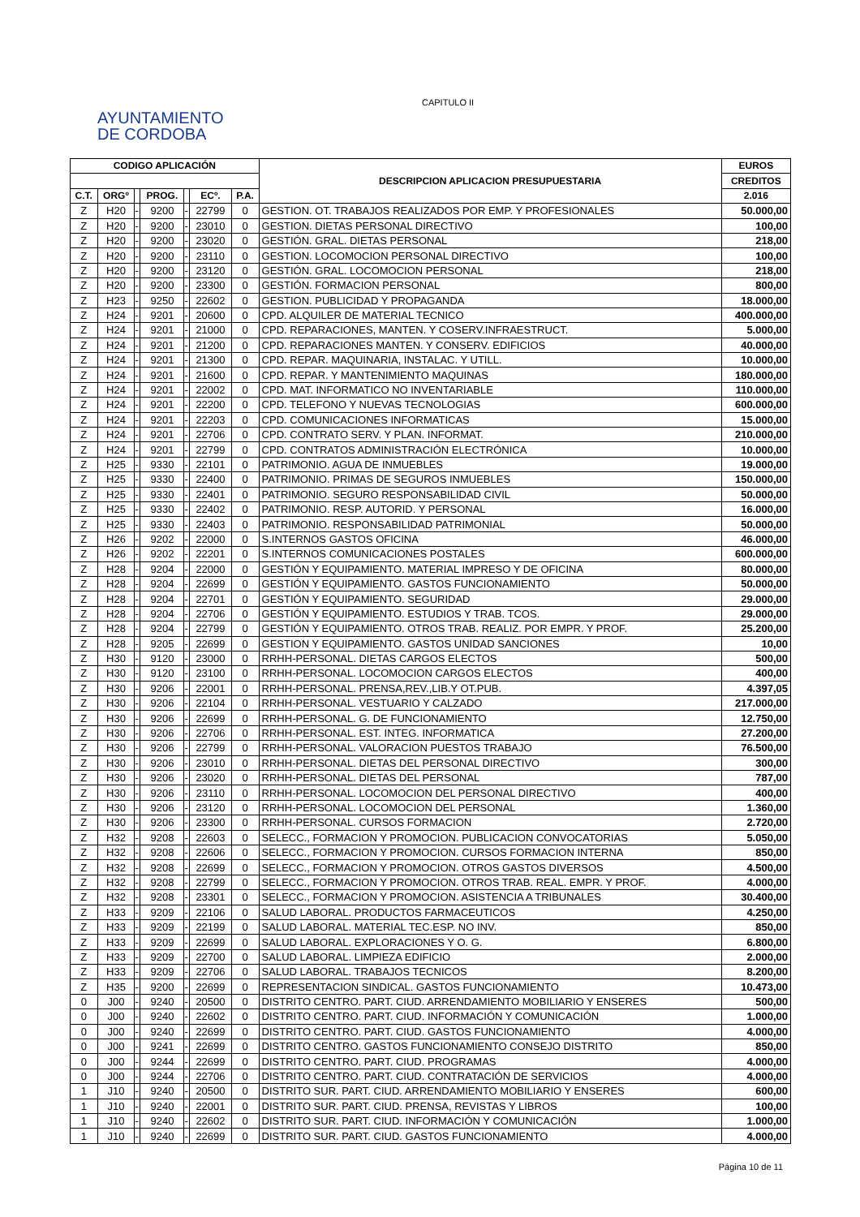AYUNTAMIENTO
DE CORDOBA
CAPITULO II
| CODIGO APLICACIÓN | | | | | | | DESCRIPCION APLICACION PRESUPUESTARIA | EUROS |
| --- | --- | --- | --- | --- | --- | --- | --- | --- |
| | | | | | | | | CREDITOS |
| C.T. | ORGº | | PROG. | | ECº. | P.A. | | 2.016 |
| Z | H20 | - | 9200 | - | 22799 | 0 | GESTION. OT. TRABAJOS REALIZADOS POR EMP. Y PROFESIONALES | 50.000,00 |
| Z | H20 | - | 9200 | - | 23010 | 0 | GESTION. DIETAS PERSONAL DIRECTIVO | 100,00 |
| Z | H20 | - | 9200 | - | 23020 | 0 | GESTIÓN. GRAL. DIETAS PERSONAL | 218,00 |
| Z | H20 | - | 9200 | - | 23110 | 0 | GESTION. LOCOMOCION PERSONAL DIRECTIVO | 100,00 |
| Z | H20 | - | 9200 | - | 23120 | 0 | GESTIÓN. GRAL. LOCOMOCION PERSONAL | 218,00 |
| Z | H20 | - | 9200 | - | 23300 | 0 | GESTIÓN. FORMACION PERSONAL | 800,00 |
| Z | H23 | - | 9250 | - | 22602 | 0 | GESTION. PUBLICIDAD Y PROPAGANDA | 18.000,00 |
| Z | H24 | - | 9201 | - | 20600 | 0 | CPD. ALQUILER DE MATERIAL TECNICO | 400.000,00 |
| Z | H24 | - | 9201 | - | 21000 | 0 | CPD. REPARACIONES, MANTEN. Y COSERV.INFRAESTRUCT. | 5.000,00 |
| Z | H24 | - | 9201 | - | 21200 | 0 | CPD. REPARACIONES MANTEN. Y CONSERV. EDIFICIOS | 40.000,00 |
| Z | H24 | - | 9201 | - | 21300 | 0 | CPD. REPAR. MAQUINARIA, INSTALAC. Y UTILL. | 10.000,00 |
| Z | H24 | - | 9201 | - | 21600 | 0 | CPD. REPAR. Y MANTENIMIENTO MAQUINAS | 180.000,00 |
| Z | H24 | - | 9201 | - | 22002 | 0 | CPD. MAT. INFORMATICO NO INVENTARIABLE | 110.000,00 |
| Z | H24 | - | 9201 | - | 22200 | 0 | CPD. TELEFONO Y NUEVAS TECNOLOGIAS | 600.000,00 |
| Z | H24 | - | 9201 | - | 22203 | 0 | CPD. COMUNICACIONES INFORMATICAS | 15.000,00 |
| Z | H24 | - | 9201 | - | 22706 | 0 | CPD. CONTRATO SERV. Y PLAN. INFORMAT. | 210.000,00 |
| Z | H24 | - | 9201 | - | 22799 | 0 | CPD. CONTRATOS ADMINISTRACIÓN ELECTRÓNICA | 10.000,00 |
| Z | H25 | - | 9330 | - | 22101 | 0 | PATRIMONIO. AGUA DE INMUEBLES | 19.000,00 |
| Z | H25 | - | 9330 | - | 22400 | 0 | PATRIMONIO. PRIMAS DE SEGUROS INMUEBLES | 150.000,00 |
| Z | H25 | - | 9330 | - | 22401 | 0 | PATRIMONIO. SEGURO RESPONSABILIDAD CIVIL | 50.000,00 |
| Z | H25 | - | 9330 | - | 22402 | 0 | PATRIMONIO. RESP. AUTORID. Y PERSONAL | 16.000,00 |
| Z | H25 | - | 9330 | - | 22403 | 0 | PATRIMONIO. RESPONSABILIDAD PATRIMONIAL | 50.000,00 |
| Z | H26 | - | 9202 | - | 22000 | 0 | S.INTERNOS GASTOS OFICINA | 46.000,00 |
| Z | H26 | - | 9202 | - | 22201 | 0 | S.INTERNOS COMUNICACIONES POSTALES | 600.000,00 |
| Z | H28 | - | 9204 | - | 22000 | 0 | GESTIÓN Y EQUIPAMIENTO. MATERIAL IMPRESO Y DE OFICINA | 80.000,00 |
| Z | H28 | - | 9204 | - | 22699 | 0 | GESTIÓN Y EQUIPAMIENTO. GASTOS FUNCIONAMIENTO | 50.000,00 |
| Z | H28 | - | 9204 | - | 22701 | 0 | GESTIÓN Y EQUIPAMIENTO. SEGURIDAD | 29.000,00 |
| Z | H28 | - | 9204 | - | 22706 | 0 | GESTIÓN Y EQUIPAMIENTO. ESTUDIOS Y TRAB. TCOS. | 29.000,00 |
| Z | H28 | - | 9204 | - | 22799 | 0 | GESTIÓN Y EQUIPAMIENTO. OTROS TRAB. REALIZ. POR EMPR. Y PROF. | 25.200,00 |
| Z | H28 | - | 9205 | - | 22699 | 0 | GESTION Y EQUIPAMIENTO. GASTOS UNIDAD SANCIONES | 10,00 |
| Z | H30 | - | 9120 | - | 23000 | 0 | RRHH-PERSONAL. DIETAS CARGOS ELECTOS | 500,00 |
| Z | H30 | - | 9120 | - | 23100 | 0 | RRHH-PERSONAL. LOCOMOCION CARGOS ELECTOS | 400,00 |
| Z | H30 | - | 9206 | - | 22001 | 0 | RRHH-PERSONAL. PRENSA,REV.,LIB.Y OT.PUB. | 4.397,05 |
| Z | H30 | - | 9206 | - | 22104 | 0 | RRHH-PERSONAL. VESTUARIO Y CALZADO | 217.000,00 |
| Z | H30 | - | 9206 | - | 22699 | 0 | RRHH-PERSONAL. G. DE FUNCIONAMIENTO | 12.750,00 |
| Z | H30 | - | 9206 | - | 22706 | 0 | RRHH-PERSONAL. EST. INTEG. INFORMATICA | 27.200,00 |
| Z | H30 | - | 9206 | - | 22799 | 0 | RRHH-PERSONAL. VALORACION PUESTOS TRABAJO | 76.500,00 |
| Z | H30 | - | 9206 | - | 23010 | 0 | RRHH-PERSONAL. DIETAS DEL PERSONAL DIRECTIVO | 300,00 |
| Z | H30 | - | 9206 | - | 23020 | 0 | RRHH-PERSONAL. DIETAS DEL PERSONAL | 787,00 |
| Z | H30 | - | 9206 | - | 23110 | 0 | RRHH-PERSONAL. LOCOMOCION DEL PERSONAL DIRECTIVO | 400,00 |
| Z | H30 | - | 9206 | - | 23120 | 0 | RRHH-PERSONAL. LOCOMOCION DEL PERSONAL | 1.360,00 |
| Z | H30 | - | 9206 | - | 23300 | 0 | RRHH-PERSONAL. CURSOS FORMACION | 2.720,00 |
| Z | H32 | - | 9208 | - | 22603 | 0 | SELECC., FORMACION Y PROMOCION. PUBLICACION CONVOCATORIAS | 5.050,00 |
| Z | H32 | - | 9208 | - | 22606 | 0 | SELECC., FORMACION Y PROMOCION. CURSOS FORMACION INTERNA | 850,00 |
| Z | H32 | - | 9208 | - | 22699 | 0 | SELECC., FORMACION Y PROMOCION. OTROS GASTOS DIVERSOS | 4.500,00 |
| Z | H32 | - | 9208 | - | 22799 | 0 | SELECC., FORMACION Y PROMOCION. OTROS TRAB. REAL. EMPR. Y PROF. | 4.000,00 |
| Z | H32 | - | 9208 | - | 23301 | 0 | SELECC., FORMACION Y PROMOCION. ASISTENCIA A TRIBUNALES | 30.400,00 |
| Z | H33 | - | 9209 | - | 22106 | 0 | SALUD LABORAL. PRODUCTOS FARMACEUTICOS | 4.250,00 |
| Z | H33 | - | 9209 | - | 22199 | 0 | SALUD LABORAL. MATERIAL TEC.ESP. NO INV. | 850,00 |
| Z | H33 | - | 9209 | - | 22699 | 0 | SALUD LABORAL. EXPLORACIONES Y O. G. | 6.800,00 |
| Z | H33 | - | 9209 | - | 22700 | 0 | SALUD LABORAL. LIMPIEZA EDIFICIO | 2.000,00 |
| Z | H33 | - | 9209 | - | 22706 | 0 | SALUD LABORAL. TRABAJOS TECNICOS | 8.200,00 |
| Z | H35 | - | 9200 | - | 22699 | 0 | REPRESENTACION SINDICAL. GASTOS FUNCIONAMIENTO | 10.473,00 |
| 0 | J00 | - | 9240 | - | 20500 | 0 | DISTRITO CENTRO. PART. CIUD. ARRENDAMIENTO MOBILIARIO Y ENSERES | 500,00 |
| 0 | J00 | - | 9240 | - | 22602 | 0 | DISTRITO CENTRO. PART. CIUD. INFORMACIÓN Y COMUNICACIÓN | 1.000,00 |
| 0 | J00 | - | 9240 | - | 22699 | 0 | DISTRITO CENTRO. PART. CIUD. GASTOS FUNCIONAMIENTO | 4.000,00 |
| 0 | J00 | - | 9241 | - | 22699 | 0 | DISTRITO CENTRO. GASTOS FUNCIONAMIENTO CONSEJO DISTRITO | 850,00 |
| 0 | J00 | - | 9244 | - | 22699 | 0 | DISTRITO CENTRO. PART. CIUD. PROGRAMAS | 4.000,00 |
| 0 | J00 | - | 9244 | - | 22706 | 0 | DISTRITO CENTRO. PART. CIUD. CONTRATACIÓN DE SERVICIOS | 4.000,00 |
| 1 | J10 | - | 9240 | - | 20500 | 0 | DISTRITO SUR. PART. CIUD. ARRENDAMIENTO MOBILIARIO Y ENSERES | 600,00 |
| 1 | J10 | - | 9240 | - | 22001 | 0 | DISTRITO SUR. PART. CIUD. PRENSA, REVISTAS Y LIBROS | 100,00 |
| 1 | J10 | - | 9240 | - | 22602 | 0 | DISTRITO SUR. PART. CIUD. INFORMACIÓN Y COMUNICACIÓN | 1.000,00 |
| 1 | J10 | - | 9240 | - | 22699 | 0 | DISTRITO SUR. PART. CIUD. GASTOS FUNCIONAMIENTO | 4.000,00 |
Página 10 de 11